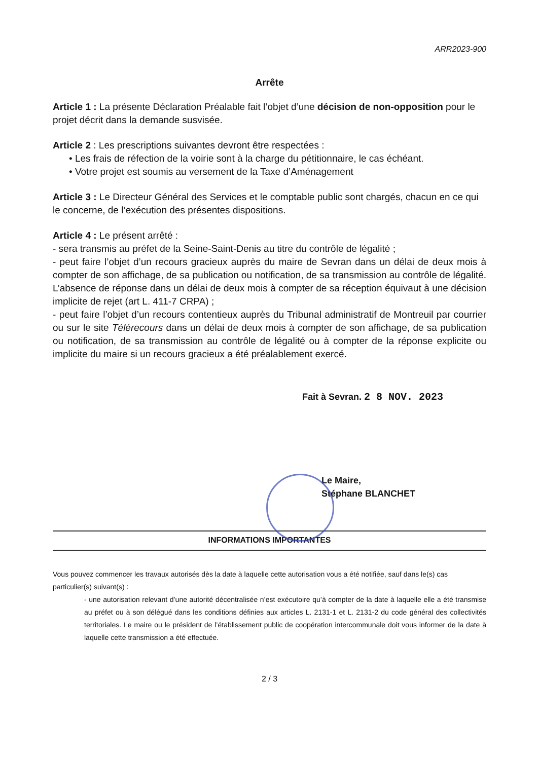ARR2023-900
Arrête
Article 1 : La présente Déclaration Préalable fait l’objet d’une décision de non-opposition pour le projet décrit dans la demande susvisée.
Article 2 : Les prescriptions suivantes devront être respectées :
• Les frais de réfection de la voirie sont à la charge du pétitionnaire, le cas échéant.
• Votre projet est soumis au versement de la Taxe d’Aménagement
Article 3 : Le Directeur Général des Services et le comptable public sont chargés, chacun en ce qui le concerne, de l’exécution des présentes dispositions.
Article 4 : Le présent arrêté :
- sera transmis au préfet de la Seine-Saint-Denis au titre du contrôle de légalité ;
- peut faire l’objet d’un recours gracieux auprès du maire de Sevran dans un délai de deux mois à compter de son affichage, de sa publication ou notification, de sa transmission au contrôle de légalité. L’absence de réponse dans un délai de deux mois à compter de sa réception équivaut à une décision implicite de rejet (art L. 411-7 CRPA) ;
- peut faire l’objet d’un recours contentieux auprès du Tribunal administratif de Montreuil par courrier ou sur le site Télérecours dans un délai de deux mois à compter de son affichage, de sa publication ou notification, de sa transmission au contrôle de légalité ou à compter de la réponse explicite ou implicite du maire si un recours gracieux a été préalablement exercé.
Fait à Sevran. 2 8 NOV. 2023
Le Maire,
Stéphane BLANCHET
INFORMATIONS IMPORTANTES
Vous pouvez commencer les travaux autorisés dès la date à laquelle cette autorisation vous a été notifiée, sauf dans le(s) cas particulier(s) suivant(s) :
- une autorisation relevant d’une autorité décentralisée n’est exécutoire qu’à compter de la date à laquelle elle a été transmise au préfet ou à son délégué dans les conditions définies aux articles L. 2131-1 et L. 2131-2 du code général des collectivités territoriales. Le maire ou le président de l’établissement public de coopération intercommunale doit vous informer de la date à laquelle cette transmission a été effectuée.
2 / 3